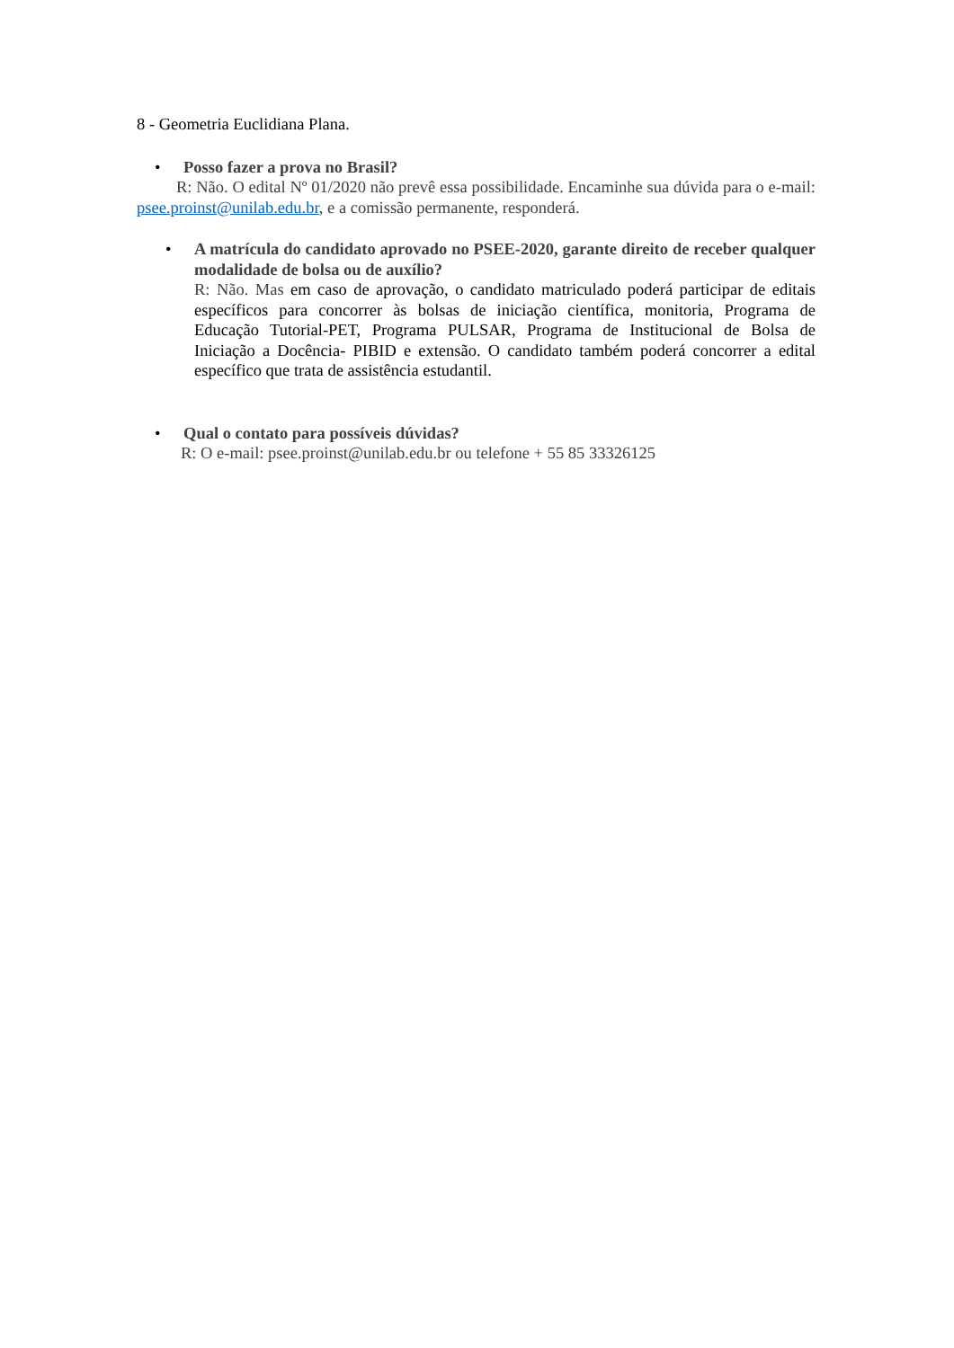8 - Geometria Euclidiana Plana.
• Posso fazer a prova no Brasil?
R: Não. O edital Nº 01/2020 não prevê essa possibilidade. Encaminhe sua dúvida para o e-mail: psee.proinst@unilab.edu.br, e a comissão permanente, responderá.
• A matrícula do candidato aprovado no PSEE-2020, garante direito de receber qualquer modalidade de bolsa ou de auxílio?
R: Não. Mas em caso de aprovação, o candidato matriculado poderá participar de editais específicos para concorrer às bolsas de iniciação científica, monitoria, Programa de Educação Tutorial-PET, Programa PULSAR, Programa de Institucional de Bolsa de Iniciação a Docência- PIBID e extensão. O candidato também poderá concorrer a edital específico que trata de assistência estudantil.
• Qual o contato para possíveis dúvidas?
R: O e-mail: psee.proinst@unilab.edu.br ou telefone + 55 85 33326125